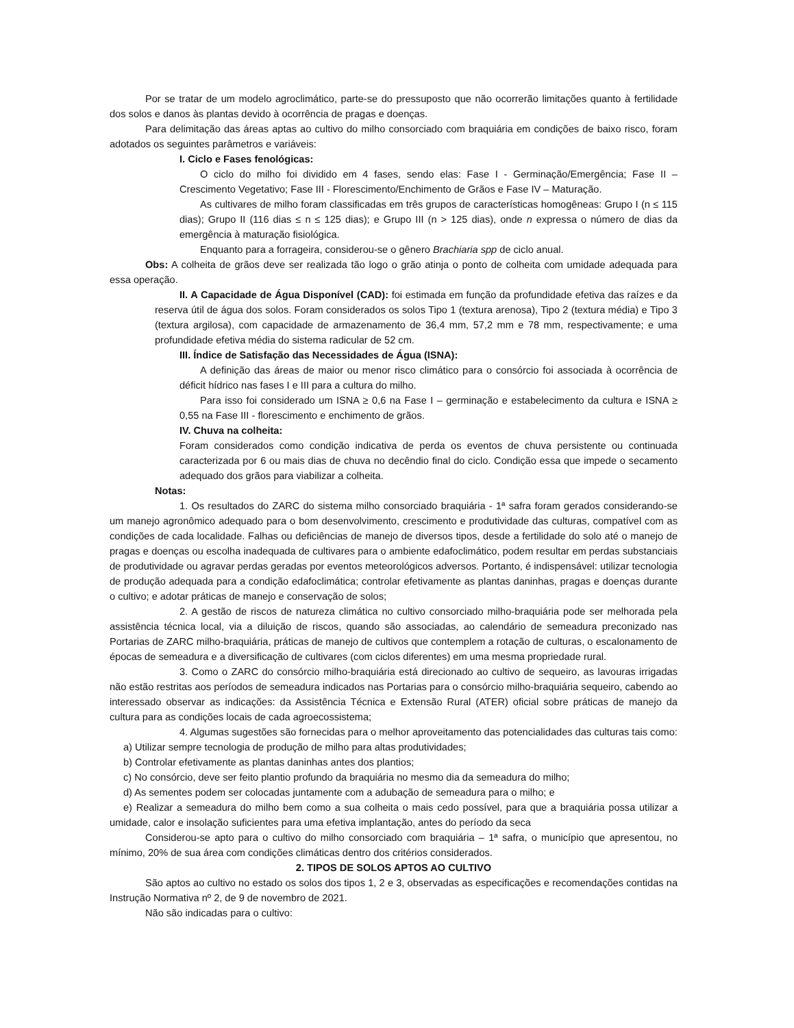Por se tratar de um modelo agroclimático, parte-se do pressuposto que não ocorrerão limitações quanto à fertilidade dos solos e danos às plantas devido à ocorrência de pragas e doenças.
Para delimitação das áreas aptas ao cultivo do milho consorciado com braquiária em condições de baixo risco, foram adotados os seguintes parâmetros e variáveis:
I. Ciclo e Fases fenológicas:
O ciclo do milho foi dividido em 4 fases, sendo elas: Fase I - Germinação/Emergência; Fase II – Crescimento Vegetativo; Fase III - Florescimento/Enchimento de Grãos e Fase IV – Maturação.
As cultivares de milho foram classificadas em três grupos de características homogêneas: Grupo I (n ≤ 115 dias); Grupo II (116 dias ≤ n ≤ 125 dias); e Grupo III (n > 125 dias), onde n expressa o número de dias da emergência à maturação fisiológica.
Enquanto para a forrageira, considerou-se o gênero Brachiaria spp de ciclo anual.
Obs: A colheita de grãos deve ser realizada tão logo o grão atinja o ponto de colheita com umidade adequada para essa operação.
II. A Capacidade de Água Disponível (CAD): foi estimada em função da profundidade efetiva das raízes e da reserva útil de água dos solos. Foram considerados os solos Tipo 1 (textura arenosa), Tipo 2 (textura média) e Tipo 3 (textura argilosa), com capacidade de armazenamento de 36,4 mm, 57,2 mm e 78 mm, respectivamente; e uma profundidade efetiva média do sistema radicular de 52 cm.
III. Índice de Satisfação das Necessidades de Água (ISNA):
A definição das áreas de maior ou menor risco climático para o consórcio foi associada à ocorrência de déficit hídrico nas fases I e III para a cultura do milho.
Para isso foi considerado um ISNA ≥ 0,6 na Fase I – germinação e estabelecimento da cultura e ISNA ≥ 0,55 na Fase III - florescimento e enchimento de grãos.
IV. Chuva na colheita:
Foram considerados como condição indicativa de perda os eventos de chuva persistente ou continuada caracterizada por 6 ou mais dias de chuva no decêndio final do ciclo. Condição essa que impede o secamento adequado dos grãos para viabilizar a colheita.
Notas:
1. Os resultados do ZARC do sistema milho consorciado braquiária - 1ª safra foram gerados considerando-se um manejo agronômico adequado para o bom desenvolvimento, crescimento e produtividade das culturas, compatível com as condições de cada localidade. Falhas ou deficiências de manejo de diversos tipos, desde a fertilidade do solo até o manejo de pragas e doenças ou escolha inadequada de cultivares para o ambiente edafoclimático, podem resultar em perdas substanciais de produtividade ou agravar perdas geradas por eventos meteorológicos adversos. Portanto, é indispensável: utilizar tecnologia de produção adequada para a condição edafoclimática; controlar efetivamente as plantas daninhas, pragas e doenças durante o cultivo; e adotar práticas de manejo e conservação de solos;
2. A gestão de riscos de natureza climática no cultivo consorciado milho-braquiária pode ser melhorada pela assistência técnica local, via a diluição de riscos, quando são associadas, ao calendário de semeadura preconizado nas Portarias de ZARC milho-braquiária, práticas de manejo de cultivos que contemplem a rotação de culturas, o escalonamento de épocas de semeadura e a diversificação de cultivares (com ciclos diferentes) em uma mesma propriedade rural.
3. Como o ZARC do consórcio milho-braquiária está direcionado ao cultivo de sequeiro, as lavouras irrigadas não estão restritas aos períodos de semeadura indicados nas Portarias para o consórcio milho-braquiária sequeiro, cabendo ao interessado observar as indicações: da Assistência Técnica e Extensão Rural (ATER) oficial sobre práticas de manejo da cultura para as condições locais de cada agroecossistema;
4. Algumas sugestões são fornecidas para o melhor aproveitamento das potencialidades das culturas tais como:
a) Utilizar sempre tecnologia de produção de milho para altas produtividades;
b) Controlar efetivamente as plantas daninhas antes dos plantios;
c) No consórcio, deve ser feito plantio profundo da braquiária no mesmo dia da semeadura do milho;
d) As sementes podem ser colocadas juntamente com a adubação de semeadura para o milho; e
e) Realizar a semeadura do milho bem como a sua colheita o mais cedo possível, para que a braquiária possa utilizar a umidade, calor e insolação suficientes para uma efetiva implantação, antes do período da seca
Considerou-se apto para o cultivo do milho consorciado com braquiária – 1ª safra, o município que apresentou, no mínimo, 20% de sua área com condições climáticas dentro dos critérios considerados.
2. TIPOS DE SOLOS APTOS AO CULTIVO
São aptos ao cultivo no estado os solos dos tipos 1, 2 e 3, observadas as especificações e recomendações contidas na Instrução Normativa nº 2, de 9 de novembro de 2021.
Não são indicadas para o cultivo: